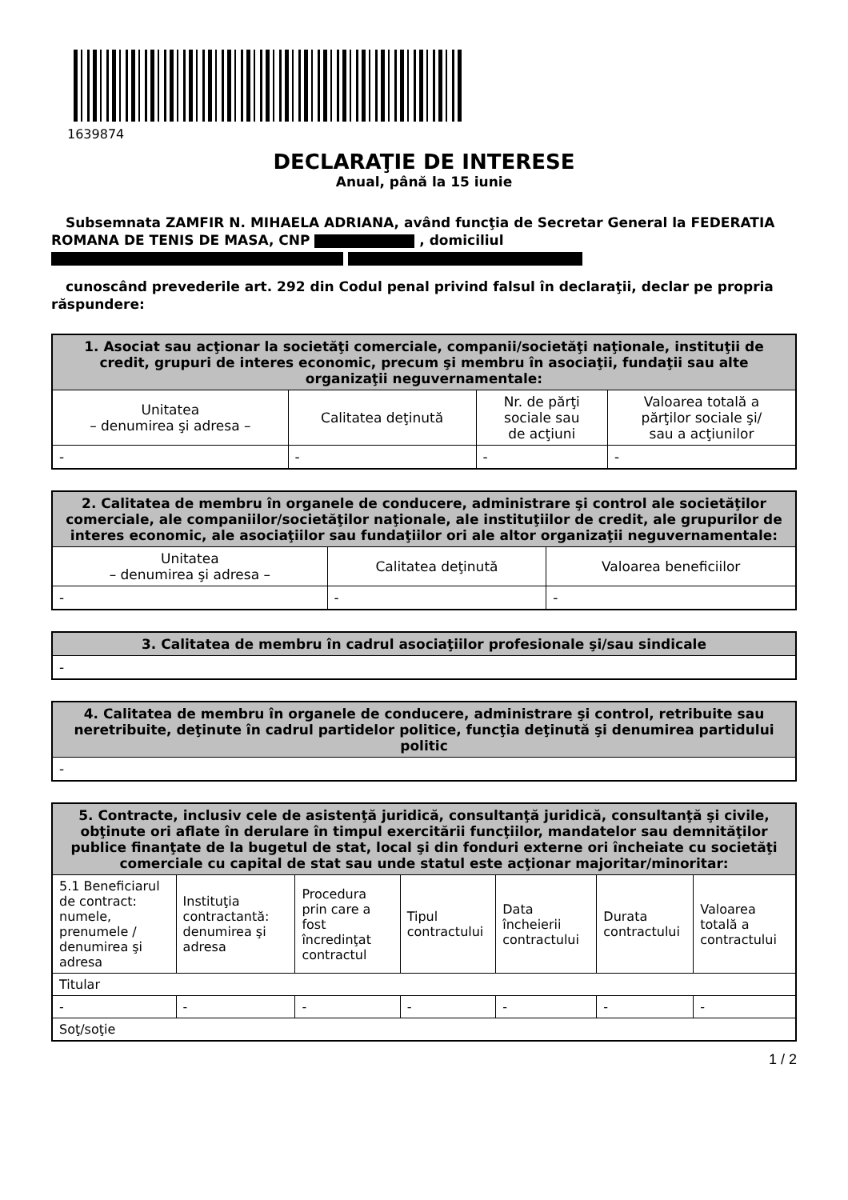1639874
DECLARAŢIE DE INTERESE
Anual, până la 15 iunie
Subsemnata ZAMFIR N. MIHAELA ADRIANA, având funcţia de Secretar General la FEDERATIA ROMANA DE TENIS DE MASA, CNP , domiciliul
cunoscând prevederile art. 292 din Codul penal privind falsul în declaraţii, declar pe propria răspundere:
| 1. Asociat sau acţionar la societăţi comerciale, companii/societăţi naţionale, instituţii de credit, grupuri de interes economic, precum şi membru în asociaţii, fundaţii sau alte organizaţii neguvernamentale: | | | |
| --- | --- | --- | --- |
| Unitatea – denumirea şi adresa – | Calitatea deţinută | Nr. de părţi sociale sau de acţiuni | Valoarea totală a părţilor sociale şi/ sau a acţiunilor |
| - | - | - | - |
| 2. Calitatea de membru în organele de conducere, administrare şi control ale societăţilor comerciale, ale companiilor/societăţilor naţionale, ale instituţiilor de credit, ale grupurilor de interes economic, ale asociaţiilor sau fundaţiilor ori ale altor organizaţii neguvernamentale: | | |
| --- | --- | --- |
| Unitatea – denumirea şi adresa – | Calitatea deţinută | Valoarea beneficiilor |
| - | - | - |
| 3. Calitatea de membru în cadrul asociaţiilor profesionale şi/sau sindicale |
| --- |
| - |
| 4. Calitatea de membru în organele de conducere, administrare şi control, retribuite sau neretribuite, deţinute în cadrul partidelor politice, funcţia deţinută şi denumirea partidului politic |
| --- |
| - |
| 5. Contracte, inclusiv cele de asistenţă juridică, consultanţă juridică, consultanţă şi civile, obţinute ori aflate în derulare în timpul exercitării funcţiilor, mandatelor sau demnităţilor publice finanţate de la bugetul de stat, local şi din fonduri externe ori încheiate cu societăţi comerciale cu capital de stat sau unde statul este acţionar majoritar/minoritar: | | | | | | |
| --- | --- | --- | --- | --- | --- | --- |
| 5.1 Beneficiarul de contract: numele, prenumele / denumirea şi adresa | Instituţia contractantă: denumirea şi adresa | Procedura prin care a fost încredinţat contractul | Tipul contractului | Data încheierii contractului | Durata contractului | Valoarea totală a contractului |
| Titular | | | | | | |
| - | - | - | - | - | - | - |
| Soţ/soţie | | | | | | |
1 / 2